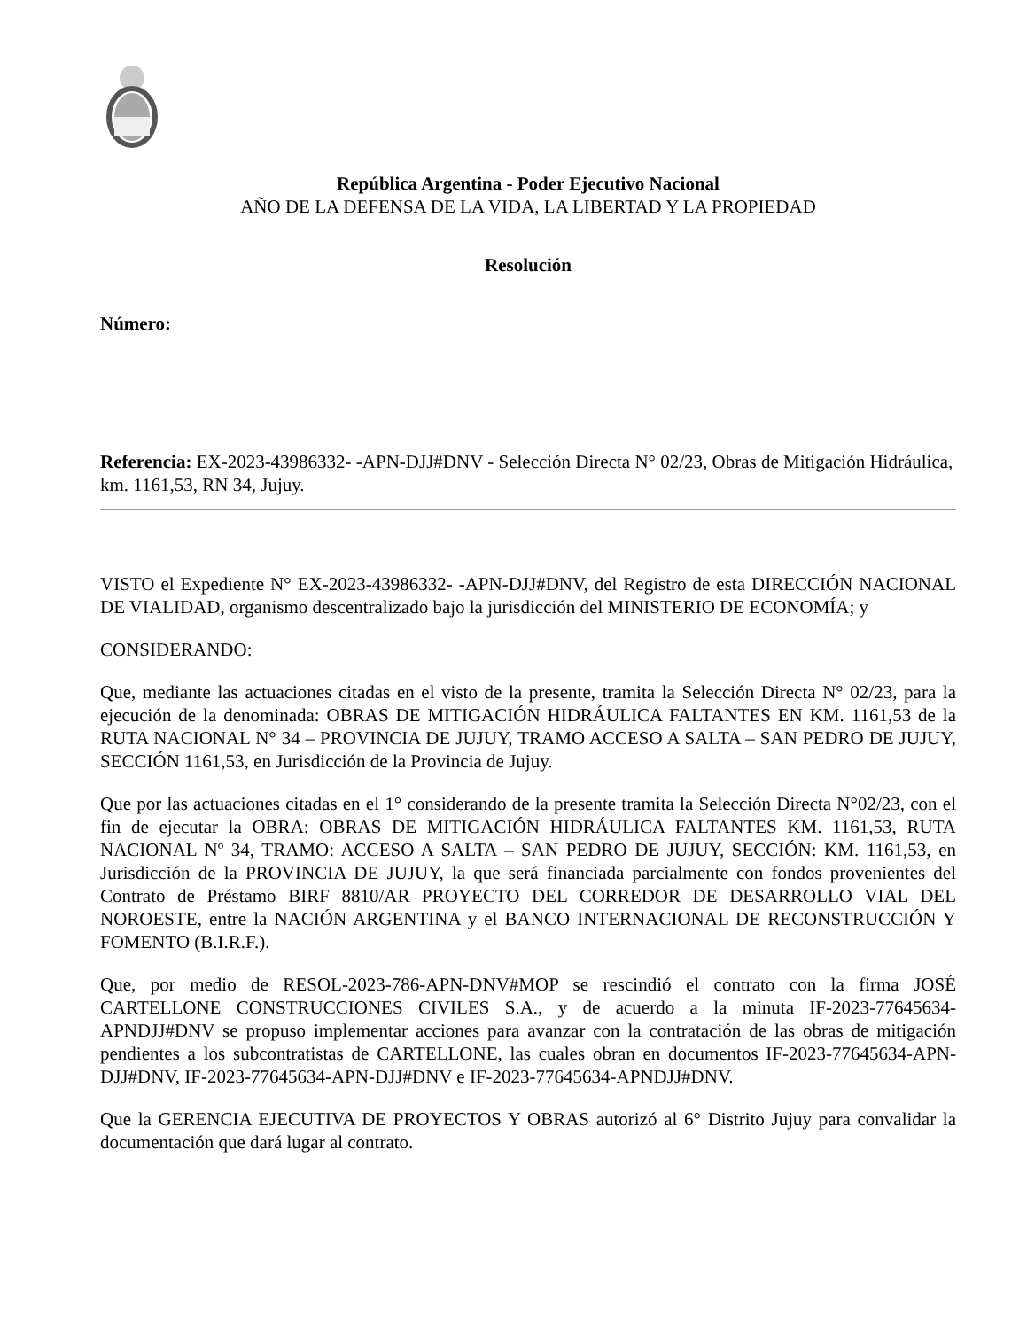República Argentina - Poder Ejecutivo Nacional
AÑO DE LA DEFENSA DE LA VIDA, LA LIBERTAD Y LA PROPIEDAD
Resolución
Número:
Referencia: EX-2023-43986332- -APN-DJJ#DNV - Selección Directa N° 02/23, Obras de Mitigación Hidráulica, km. 1161,53, RN 34, Jujuy.
VISTO el Expediente N° EX-2023-43986332- -APN-DJJ#DNV, del Registro de esta DIRECCIÓN NACIONAL DE VIALIDAD, organismo descentralizado bajo la jurisdicción del MINISTERIO DE ECONOMÍA; y
CONSIDERANDO:
Que, mediante las actuaciones citadas en el visto de la presente, tramita la Selección Directa N° 02/23, para la ejecución de la denominada: OBRAS DE MITIGACIÓN HIDRÁULICA FALTANTES EN KM. 1161,53 de la RUTA NACIONAL N° 34 – PROVINCIA DE JUJUY, TRAMO ACCESO A SALTA – SAN PEDRO DE JUJUY, SECCIÓN 1161,53, en Jurisdicción de la Provincia de Jujuy.
Que por las actuaciones citadas en el 1° considerando de la presente tramita la Selección Directa N°02/23, con el fin de ejecutar la OBRA: OBRAS DE MITIGACIÓN HIDRÁULICA FALTANTES KM. 1161,53, RUTA NACIONAL Nº 34, TRAMO: ACCESO A SALTA – SAN PEDRO DE JUJUY, SECCIÓN: KM. 1161,53, en Jurisdicción de la PROVINCIA DE JUJUY, la que será financiada parcialmente con fondos provenientes del Contrato de Préstamo BIRF 8810/AR PROYECTO DEL CORREDOR DE DESARROLLO VIAL DEL NOROESTE, entre la NACIÓN ARGENTINA y el BANCO INTERNACIONAL DE RECONSTRUCCIÓN Y FOMENTO (B.I.R.F.).
Que, por medio de RESOL-2023-786-APN-DNV#MOP se rescindió el contrato con la firma JOSÉ CARTELLONE CONSTRUCCIONES CIVILES S.A., y de acuerdo a la minuta IF-2023-77645634-APNDJJ#DNV se propuso implementar acciones para avanzar con la contratación de las obras de mitigación pendientes a los subcontratistas de CARTELLONE, las cuales obran en documentos IF-2023-77645634-APN-DJJ#DNV, IF-2023-77645634-APN-DJJ#DNV e IF-2023-77645634-APNDJJ#DNV.
Que la GERENCIA EJECUTIVA DE PROYECTOS Y OBRAS autorizó al 6° Distrito Jujuy para convalidar la documentación que dará lugar al contrato.